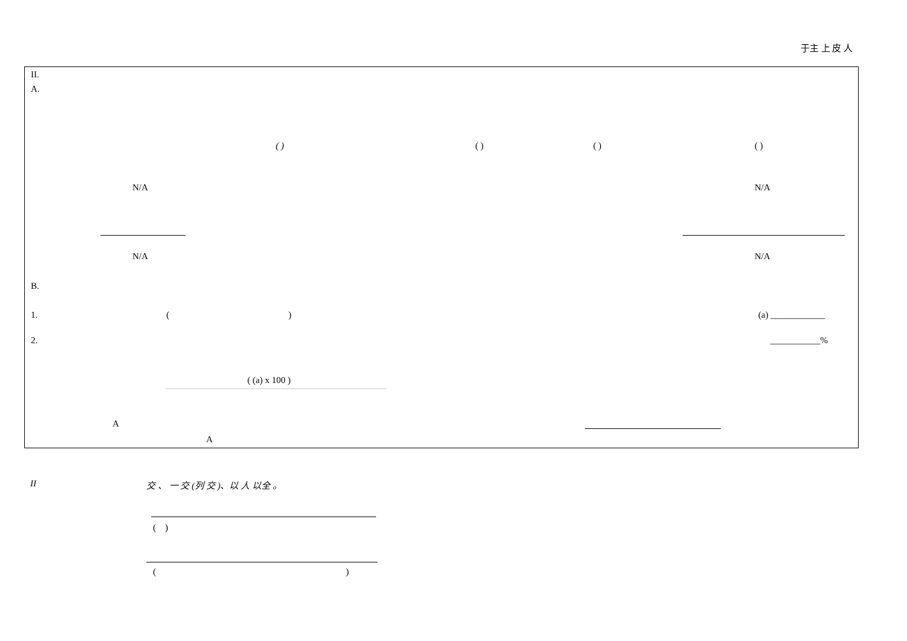于主 上 皮 人
II.
A.
( ) ( ) ( ) ( )
N/A N/A
N/A N/A
B.
1. ( ) (a) ____________
2. ___________%
( (a) x 100 )
A
A
II 交 、 一 交 (列 交 )、以 人 以全 。
( )
( )